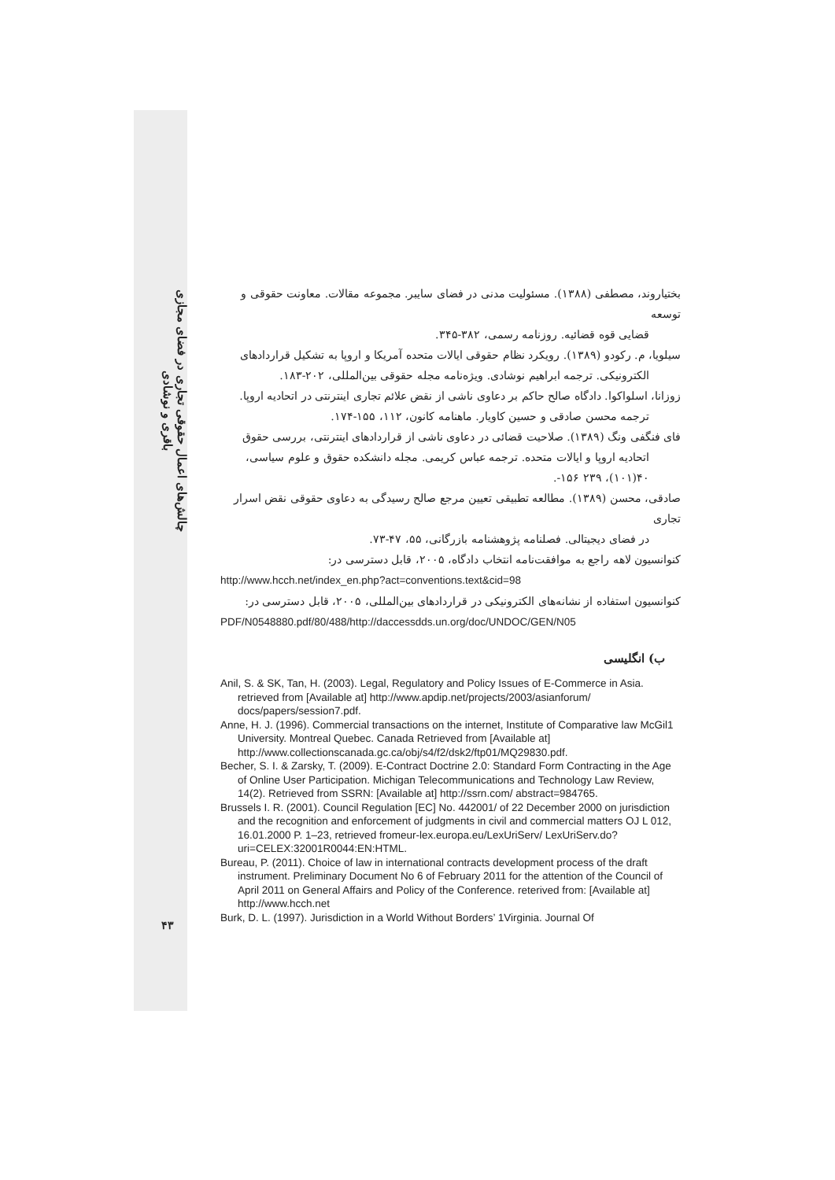چالش‌های اعمال حقوقی تجاری در فضای مجازی
باقری و نوشادی
۴۳
بختیاروند، مصطفی (۱۳۸۸). مسئولیت مدنی در فضای سایبر. مجموعه مقالات. معاونت حقوقی و توسعه
قضایی قوه قضائیه. روزنامه رسمی، ۳۸۲-۳۴۵.
سیلویا، م. رکودو (۱۳۸۹). رویکرد نظام حقوقی ایالات متحده آمریکا و اروپا به تشکیل قراردادهای
الکترونیکی. ترجمه ابراهیم نوشادی. ویژه‌نامه مجله حقوقی بین‌المللی، ۲۰۲-۱۸۳.
زوزانا، اسلواکوا. دادگاه صالح حاکم بر دعاوی ناشی از نقض علائم تجاری اینترنتی در اتحادیه اروپا.
ترجمه محسن صادقی و حسین کاویار. ماهنامه کانون، ۱۱۲، ۱۵۵-۱۷۴.
فای فنگفی ونگ (۱۳۸۹). صلاحیت قضائی در دعاوی ناشی از قراردادهای اینترنتی، بررسی حقوق
اتحادیه اروپا و ایالات متحده. ترجمه عباس کریمی. مجله دانشکده حقوق و علوم سیاسی، ۴۰(۱۰۱)، ۲۳۹ ۱۵۶-.
صادقی، محسن (۱۳۸۹). مطالعه تطبیقی تعیین مرجع صالح رسیدگی به دعاوی حقوقی نقض اسرار تجاری
در فضای دیجیتالی. فصلنامه پژوهشنامه بازرگانی، ۵۵، ۴۷-۷۳.
کنوانسیون لاهه راجع به موافقت‌نامه انتخاب دادگاه، ۲۰۰۵، قابل دسترسی در:
http://www.hcch.net/index_en.php?act=conventions.text&cid=98
کنوانسیون استفاده از نشانه‌های الکترونیکی در قراردادهای بین‌المللی، ۲۰۰۵، قابل دسترسی در:
PDF/N0548880.pdf/80/488/http://daccessdds.un.org/doc/UNDOC/GEN/N05
ب) انگلیسی
Anil, S. & SK, Tan, H. (2003). Legal, Regulatory and Policy Issues of E-Commerce in Asia. retrieved from [Available at] http://www.apdip.net/projects/2003/asianforum/ docs/papers/session7.pdf.
Anne, H. J. (1996). Commercial transactions on the internet, Institute of Comparative law McGil1 University. Montreal Quebec. Canada Retrieved from [Available at] http://www.collectionscanada.gc.ca/obj/s4/f2/dsk2/ftp01/MQ29830.pdf.
Becher, S. I. & Zarsky, T. (2009). E-Contract Doctrine 2.0: Standard Form Contracting in the Age of Online User Participation. Michigan Telecommunications and Technology Law Review, 14(2). Retrieved from SSRN: [Available at] http://ssrn.com/ abstract=984765.
Brussels I. R. (2001). Council Regulation [EC] No. 442001/ of 22 December 2000 on jurisdiction and the recognition and enforcement of judgments in civil and commercial matters OJ L 012, 16.01.2000 P. 1–23, retrieved fromeur-lex.europa.eu/LexUriServ/ LexUriServ.do?uri=CELEX:32001R0044:EN:HTML.
Bureau, P. (2011). Choice of law in international contracts development process of the draft instrument. Preliminary Document No 6 of February 2011 for the attention of the Council of April 2011 on General Affairs and Policy of the Conference. reterived from: [Available at] http://www.hcch.net
Burk, D. L. (1997). Jurisdiction in a World Without Borders’ 1Virginia. Journal Of